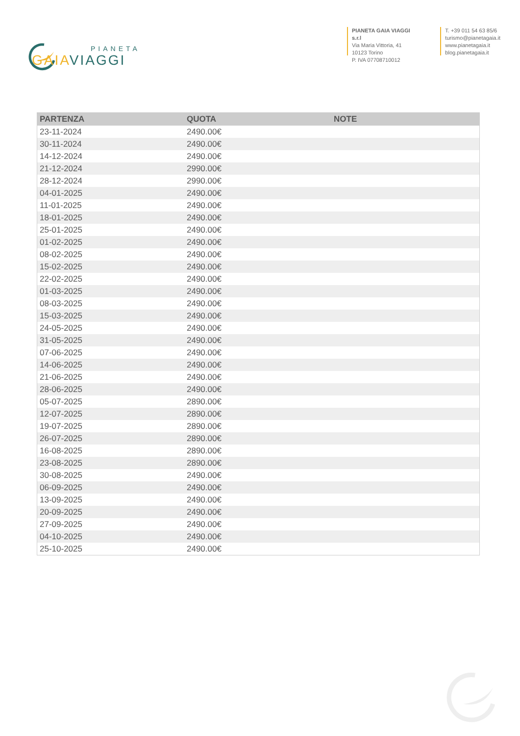PIANETA
GAIA VIAGGI
PIANETA GAIA VIAGGI s.r.l
Via Maria Vittoria, 41
10123 Torino
P. IVA 07708710012
T. +39 011 54 63 85/6
turismo@pianetagaia.it
www.pianetagaia.it
blog.pianetagaia.it
| PARTENZA | QUOTA | NOTE |
| --- | --- | --- |
| 23-11-2024 | 2490.00€ | |
| 30-11-2024 | 2490.00€ | |
| 14-12-2024 | 2490.00€ | |
| 21-12-2024 | 2990.00€ | |
| 28-12-2024 | 2990.00€ | |
| 04-01-2025 | 2490.00€ | |
| 11-01-2025 | 2490.00€ | |
| 18-01-2025 | 2490.00€ | |
| 25-01-2025 | 2490.00€ | |
| 01-02-2025 | 2490.00€ | |
| 08-02-2025 | 2490.00€ | |
| 15-02-2025 | 2490.00€ | |
| 22-02-2025 | 2490.00€ | |
| 01-03-2025 | 2490.00€ | |
| 08-03-2025 | 2490.00€ | |
| 15-03-2025 | 2490.00€ | |
| 24-05-2025 | 2490.00€ | |
| 31-05-2025 | 2490.00€ | |
| 07-06-2025 | 2490.00€ | |
| 14-06-2025 | 2490.00€ | |
| 21-06-2025 | 2490.00€ | |
| 28-06-2025 | 2490.00€ | |
| 05-07-2025 | 2890.00€ | |
| 12-07-2025 | 2890.00€ | |
| 19-07-2025 | 2890.00€ | |
| 26-07-2025 | 2890.00€ | |
| 16-08-2025 | 2890.00€ | |
| 23-08-2025 | 2890.00€ | |
| 30-08-2025 | 2490.00€ | |
| 06-09-2025 | 2490.00€ | |
| 13-09-2025 | 2490.00€ | |
| 20-09-2025 | 2490.00€ | |
| 27-09-2025 | 2490.00€ | |
| 04-10-2025 | 2490.00€ | |
| 25-10-2025 | 2490.00€ | |